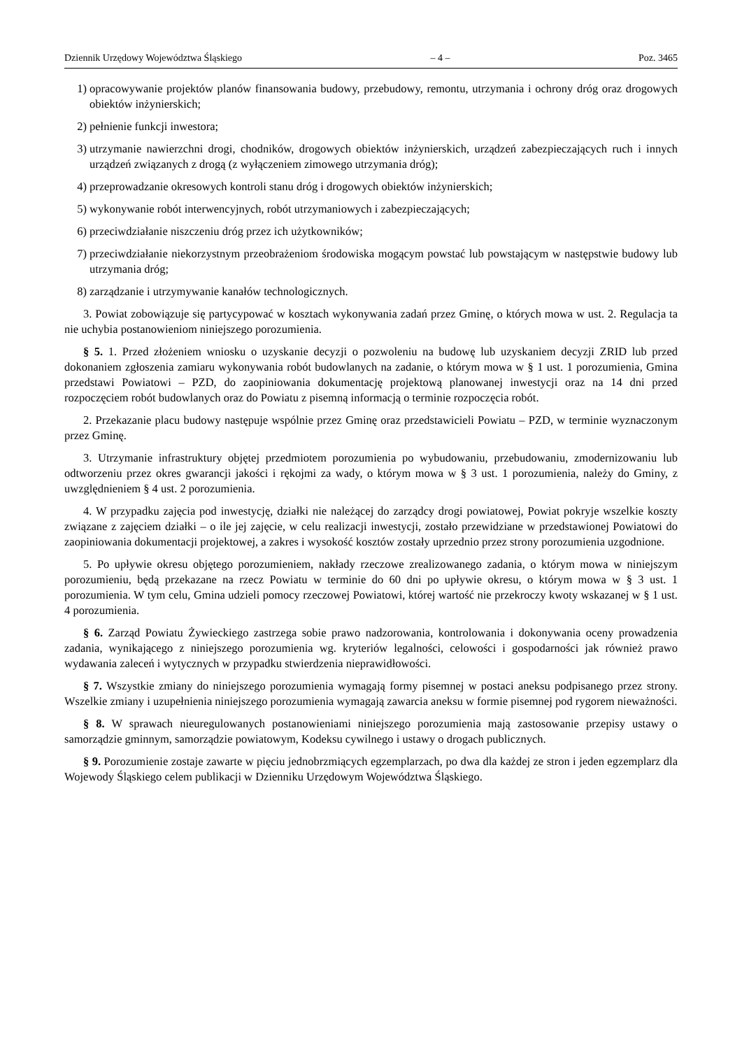Dziennik Urzędowy Województwa Śląskiego – 4 – Poz. 3465
1) opracowywanie projektów planów finansowania budowy, przebudowy, remontu, utrzymania i ochrony dróg oraz drogowych obiektów inżynierskich;
2) pełnienie funkcji inwestora;
3) utrzymanie nawierzchni drogi, chodników, drogowych obiektów inżynierskich, urządzeń zabezpieczających ruch i innych urządzeń związanych z drogą (z wyłączeniem zimowego utrzymania dróg);
4) przeprowadzanie okresowych kontroli stanu dróg i drogowych obiektów inżynierskich;
5) wykonywanie robót interwencyjnych, robót utrzymaniowych i zabezpieczających;
6) przeciwdziałanie niszczeniu dróg przez ich użytkowników;
7) przeciwdziałanie niekorzystnym przeobrażeniom środowiska mogącym powstać lub powstającym w następstwie budowy lub utrzymania dróg;
8) zarządzanie i utrzymywanie kanałów technologicznych.
3. Powiat zobowiązuje się partycypować w kosztach wykonywania zadań przez Gminę, o których mowa w ust. 2. Regulacja ta nie uchybia postanowieniom niniejszego porozumienia.
§ 5. 1. Przed złożeniem wniosku o uzyskanie decyzji o pozwoleniu na budowę lub uzyskaniem decyzji ZRID lub przed dokonaniem zgłoszenia zamiaru wykonywania robót budowlanych na zadanie, o którym mowa w § 1 ust. 1 porozumienia, Gmina przedstawi Powiatowi – PZD, do zaopiniowania dokumentację projektową planowanej inwestycji oraz na 14 dni przed rozpoczęciem robót budowlanych oraz do Powiatu z pisemną informacją o terminie rozpoczęcia robót.
2. Przekazanie placu budowy następuje wspólnie przez Gminę oraz przedstawicieli Powiatu – PZD, w terminie wyznaczonym przez Gminę.
3. Utrzymanie infrastruktury objętej przedmiotem porozumienia po wybudowaniu, przebudowaniu, zmodernizowaniu lub odtworzeniu przez okres gwarancji jakości i rękojmi za wady, o którym mowa w § 3 ust. 1 porozumienia, należy do Gminy, z uwzględnieniem § 4 ust. 2 porozumienia.
4. W przypadku zajęcia pod inwestycję, działki nie należącej do zarządcy drogi powiatowej, Powiat pokryje wszelkie koszty związane z zajęciem działki – o ile jej zajęcie, w celu realizacji inwestycji, zostało przewidziane w przedstawionej Powiatowi do zaopiniowania dokumentacji projektowej, a zakres i wysokość kosztów zostały uprzednio przez strony porozumienia uzgodnione.
5. Po upływie okresu objętego porozumieniem, nakłady rzeczowe zrealizowanego zadania, o którym mowa w niniejszym porozumieniu, będą przekazane na rzecz Powiatu w terminie do 60 dni po upływie okresu, o którym mowa w § 3 ust. 1 porozumienia. W tym celu, Gmina udzieli pomocy rzeczowej Powiatowi, której wartość nie przekroczy kwoty wskazanej w § 1 ust. 4 porozumienia.
§ 6. Zarząd Powiatu Żywieckiego zastrzega sobie prawo nadzorowania, kontrolowania i dokonywania oceny prowadzenia zadania, wynikającego z niniejszego porozumienia wg. kryteriów legalności, celowości i gospodarności jak również prawo wydawania zaleceń i wytycznych w przypadku stwierdzenia nieprawidłowości.
§ 7. Wszystkie zmiany do niniejszego porozumienia wymagają formy pisemnej w postaci aneksu podpisanego przez strony. Wszelkie zmiany i uzupełnienia niniejszego porozumienia wymagają zawarcia aneksu w formie pisemnej pod rygorem nieważności.
§ 8. W sprawach nieuregulowanych postanowieniami niniejszego porozumienia mają zastosowanie przepisy ustawy o samorządzie gminnym, samorządzie powiatowym, Kodeksu cywilnego i ustawy o drogach publicznych.
§ 9. Porozumienie zostaje zawarte w pięciu jednobrzmiących egzemplarzach, po dwa dla każdej ze stron i jeden egzemplarz dla Wojewody Śląskiego celem publikacji w Dzienniku Urzędowym Województwa Śląskiego.